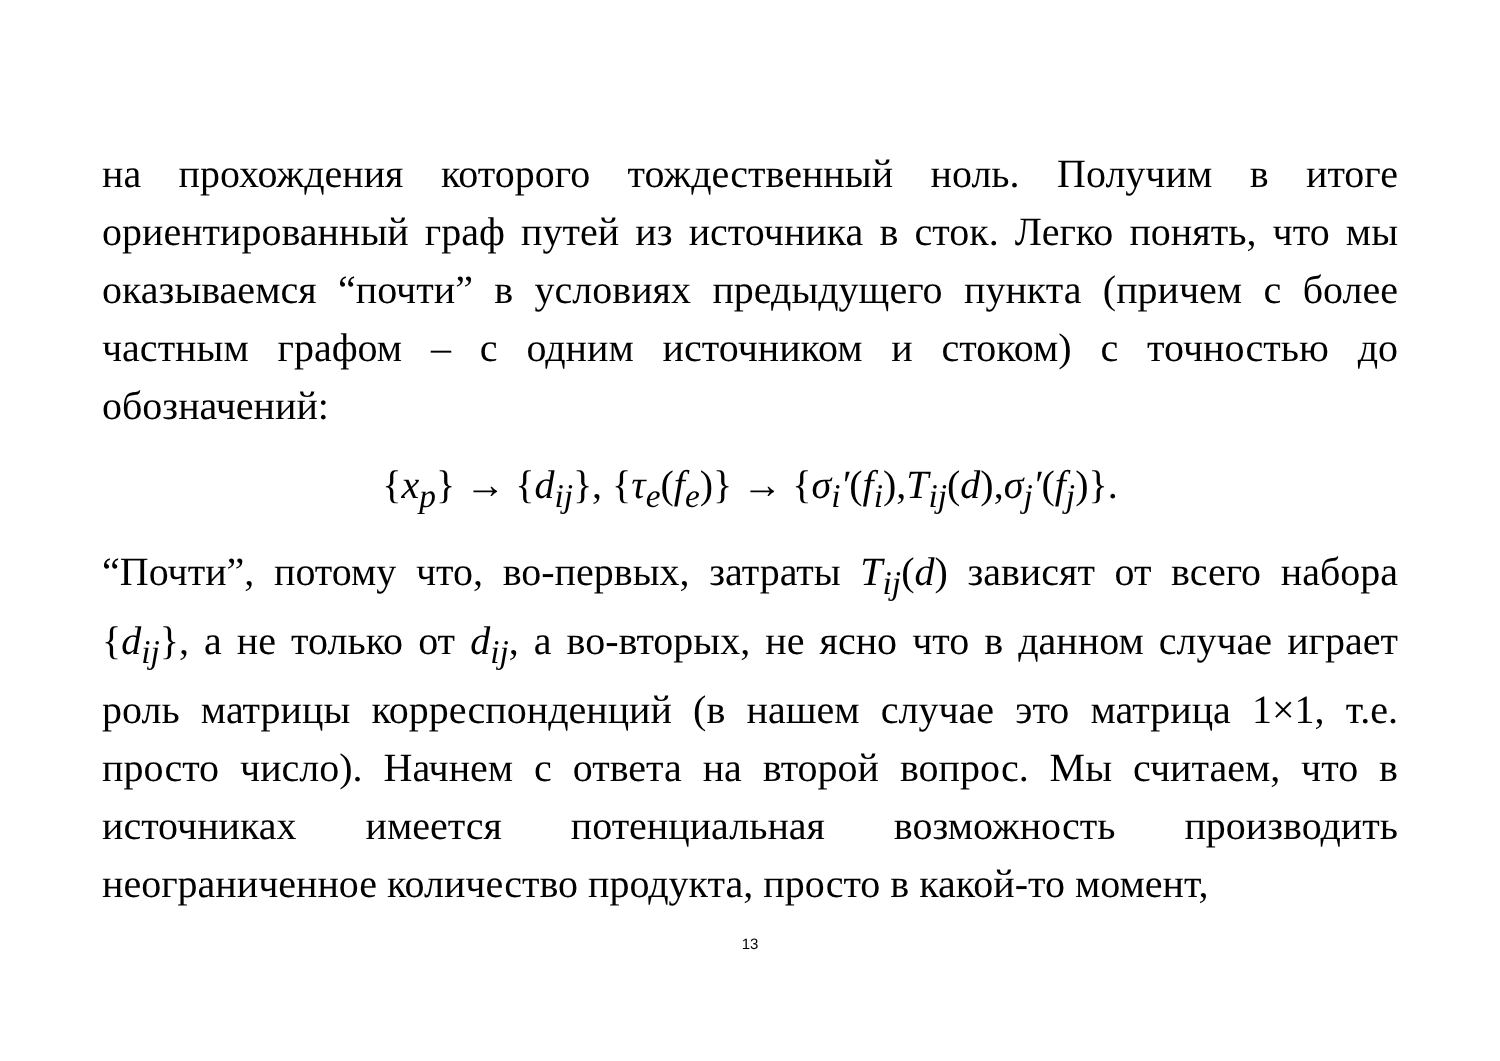на прохождения которого тождественный ноль. Получим в итоге ориентированный граф путей из источника в сток. Легко понять, что мы оказываемся “почти” в условиях предыдущего пункта (причем с более частным графом – с одним источником и стоком) с точностью до обозначений:
{x<sub>p</sub>} → {d<sub>ij</sub>}, {τ<sub>e</sub>(f<sub>e</sub>)} → {σ<sub>i</sub>′(f<sub>i</sub>), T<sub>ij</sub>(d), σ<sub>j</sub>′(f<sub>j</sub>)}.
“Почти”, потому что, во-первых, затраты T<sub>ij</sub>(d) зависят от всего набора {d<sub>ij</sub>}, а не только от d<sub>ij</sub>, а во-вторых, не ясно что в данном случае играет роль матрицы корреспонденций (в нашем случае это матрица 1×1, т.е. просто число). Начнем с ответа на второй вопрос. Мы считаем, что в источниках имеется потенциальная возможность производить неограниченное количество продукта, просто в какой-то момент,
13